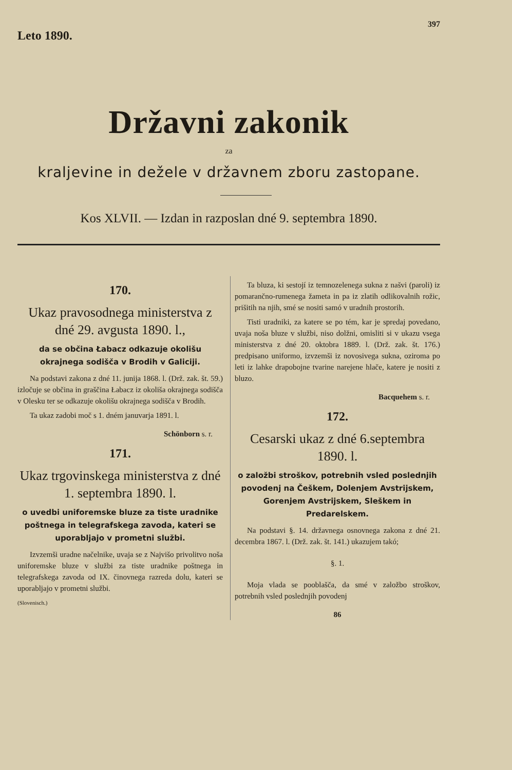Leto 1890.
397
Državni zakonik
za
kraljevine in dežele v državnem zboru zastopane.
Kos XLVII. — Izdan in razposlan dné 9. septembra 1890.
170.
Ukaz pravosodnega ministerstva z dné 29. avgusta 1890. l.,
da se občina Łabacz odkazuje okolišu okrajnega sodišča v Brodih v Galiciji.
Na podstavi zakona z dné 11. junija 1868. l. (Drž. zak. št. 59.) izločuje se občina in graščina Łabacz iz okoliša okrajnega sodišča v Olesku ter se odkazuje okolišu okrajnega sodišča v Brodih.
Ta ukaz zadobi moč s 1. dném januvarja 1891. l.
Schönborn s. r.
171.
Ukaz trgovinskega ministerstva z dné 1. septembra 1890. l.
o uvedbi uniforemske bluze za tiste uradnike poštnega in telegrafskega zavoda, kateri se uporabljajo v prometni službi.
Izvzemši uradne načelnike, uvaja se z Najvišo privolitvo noša uniforemske bluze v službi za tiste uradnike poštnega in telegrafskega zavoda od IX. činovnega razreda dolu, kateri se uporabljajo v prometni službi.
(Slovenisch.)
Ta bluza, ki sestojí iz temnozelenega sukna z našvi (paroli) iz pomarančno-rumenega žameta in pa iz zlatih odlikovalnih rožic, prišitih na njih, smé se nositi samó v uradnih prostorih.
Tisti uradniki, za katere se po tém, kar je spredaj povedano, uvaja noša bluze v službi, niso dolžni, omisliti si v ukazu vsega ministerstva z dné 20. oktobra 1889. l. (Drž. zak. št. 176.) predpisano uniformo, izvzemši iz novosivega sukna, oziroma po leti iz lahke drapobojne tvarine narejene hlače, katere je nositi z bluzo.
Bacquehem s. r.
172.
Cesarski ukaz z dné 6.septembra 1890. l.
o založbi stroškov, potrebnih vsled poslednjih povodenj na Češkem, Dolenjem Avstrijskem, Gorenjem Avstrijskem, Sleškem in Predarelskem.
Na podstavi §. 14. državnega osnovnega zakona z dné 21. decembra 1867. l. (Drž. zak. št. 141.) ukazujem takó;
§. 1.
Moja vlada se pooblašča, da smé v založbo stroškov, potrebnih vsled poslednjih povodenj
86